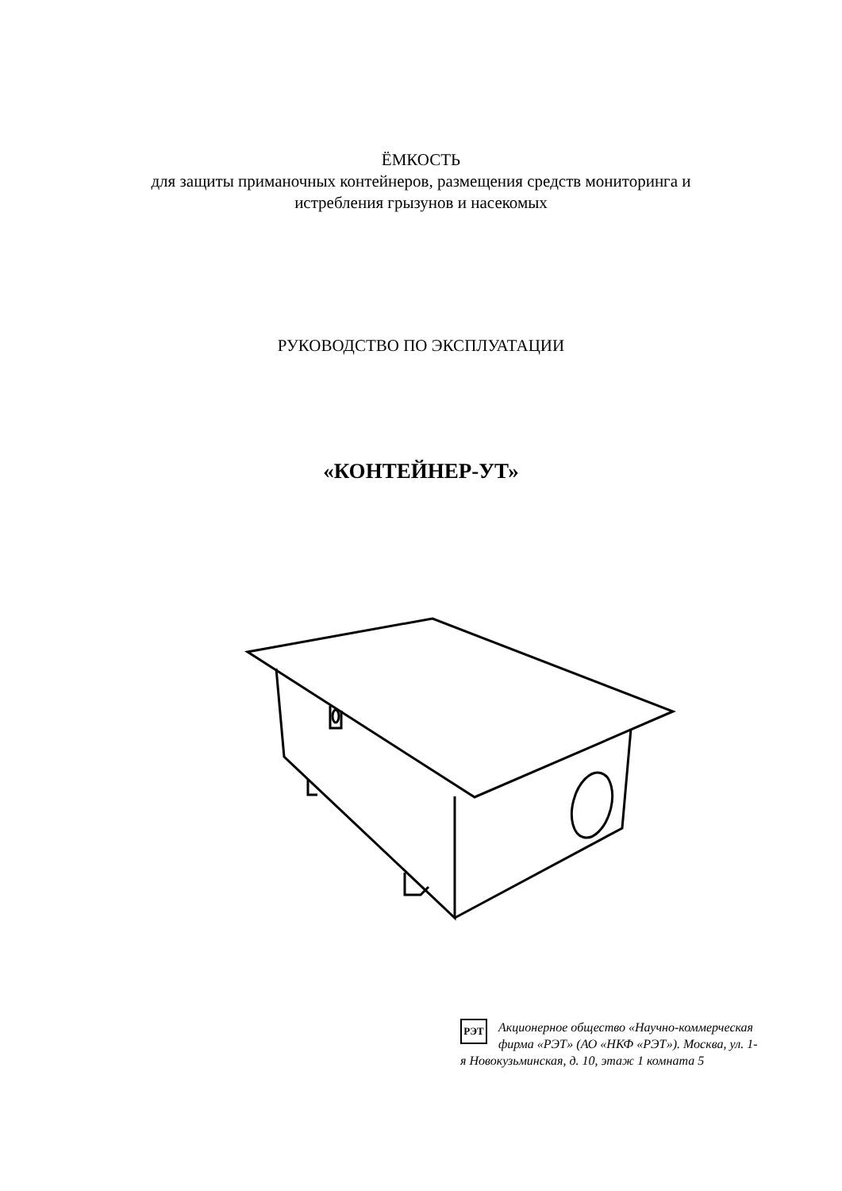ЁМКОСТЬ
для защиты приманочных контейнеров, размещения средств мониторинга и
истребления грызунов и насекомых
РУКОВОДСТВО ПО ЭКСПЛУАТАЦИИ
«КОНТЕЙНЕР-УТ»
РЭТ
Акционерное общество «Научно-коммерческая фирма «РЭТ» (АО «НКФ «РЭТ»). Москва, ул. 1-я Новокузьминская, д. 10, этаж 1 комната 5